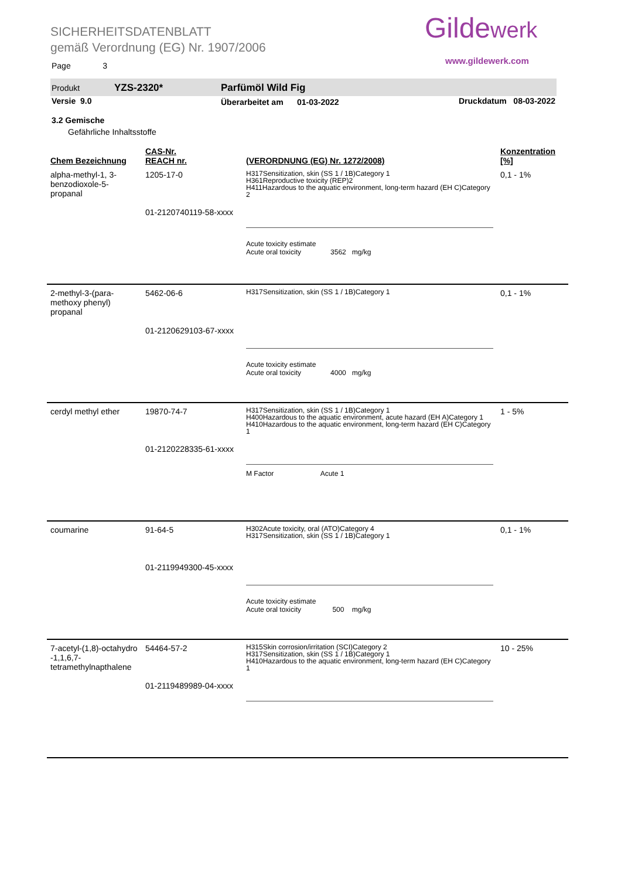SICHERHEITSDATENBLATT
gemäß Verordnung (EG) Nr. 1907/2006
Gildewerk
www.gildewerk.com
Page 3
Produkt YZS-2320* Parfümöl Wild Fig
Versie 9.0
Überarbeitet am 01-03-2022
Druckdatum 08-03-2022
3.2 Gemische
Gefährliche Inhaltsstoffe
| Chem Bezeichnung | CAS-Nr. REACH nr. | (VERORDNUNG (EG) Nr. 1272/2008) | Konzentration [%] |
| --- | --- | --- | --- |
| alpha-methyl-1, 3-benzodioxole-5-propanal | 1205-17-0 01-2120740119-58-xxxx | H317Sensitization, skin (SS 1 / 1B)Category 1 H361Reproductive toxicity (REP)2 H411Hazardous to the aquatic environment, long-term hazard (EH C)Category 2 Acute toxicity estimate Acute oral toxicity 3562 mg/kg | 0,1 - 1% |
| 2-methyl-3-(para-methoxy phenyl) propanal | 5462-06-6 01-2120629103-67-xxxx | H317Sensitization, skin (SS 1 / 1B)Category 1 Acute toxicity estimate Acute oral toxicity 4000 mg/kg | 0,1 - 1% |
| cerdyl methyl ether | 19870-74-7 01-2120228335-61-xxxx | H317Sensitization, skin (SS 1 / 1B)Category 1 H400Hazardous to the aquatic environment, acute hazard (EH A)Category 1 H410Hazardous to the aquatic environment, long-term hazard (EH C)Category 1 M Factor Acute 1 | 1 - 5% |
| coumarine | 91-64-5 01-2119949300-45-xxxx | H302Acute toxicity, oral (ATO)Category 4 H317Sensitization, skin (SS 1 / 1B)Category 1 Acute toxicity estimate Acute oral toxicity 500 mg/kg | 0,1 - 1% |
| 7-acetyl-(1,8)-octahydro -1,1,6,7-tetramethylnapthalene | 54464-57-2 01-2119489989-04-xxxx | H315Skin corrosion/irritation (SCI)Category 2 H317Sensitization, skin (SS 1 / 1B)Category 1 H410Hazardous to the aquatic environment, long-term hazard (EH C)Category 1 | 10 - 25% |